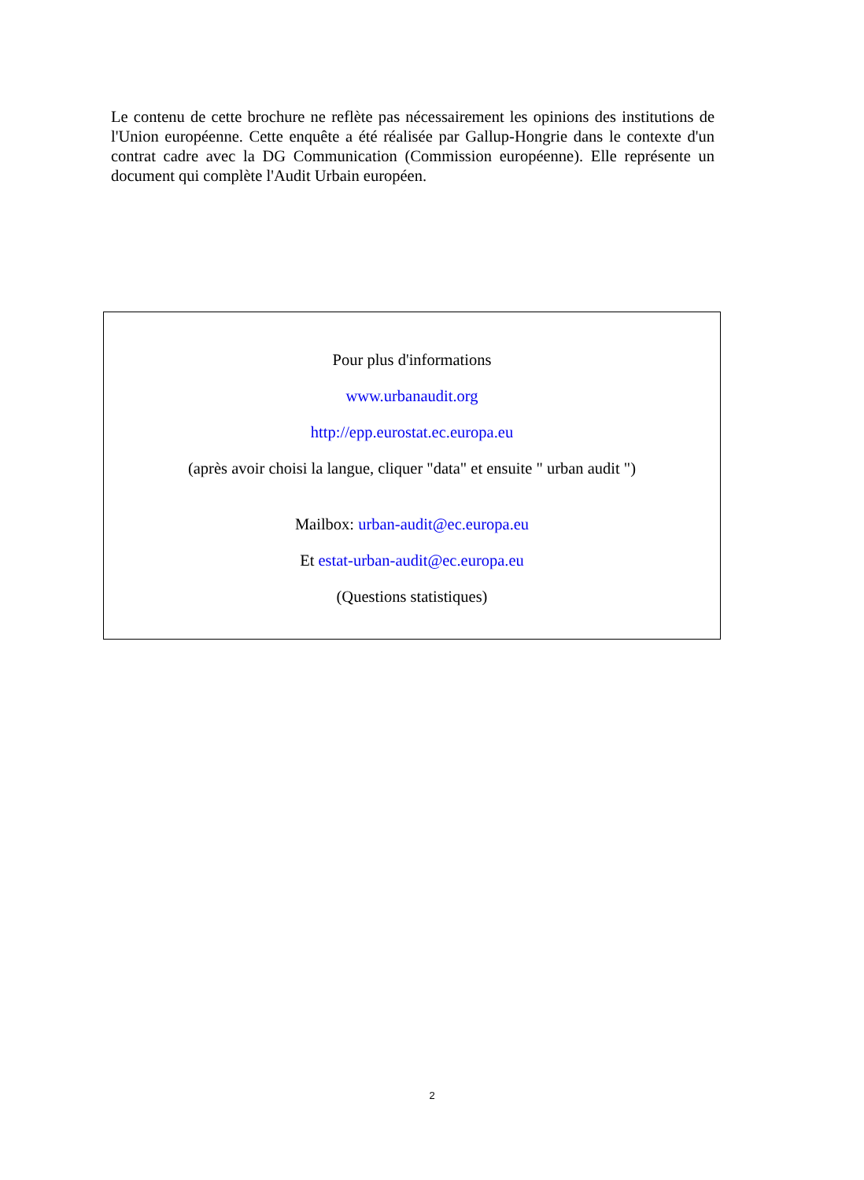Le contenu de cette brochure ne reflète pas nécessairement les opinions des institutions de l'Union européenne. Cette enquête a été réalisée par Gallup-Hongrie dans le contexte d'un contrat cadre avec la DG Communication (Commission européenne). Elle représente un document qui complète l'Audit Urbain européen.
Pour plus d'informations
www.urbanaudit.org
http://epp.eurostat.ec.europa.eu
(après avoir choisi la langue, cliquer "data" et ensuite " urban audit ")
Mailbox: urban-audit@ec.europa.eu
Et estat-urban-audit@ec.europa.eu
(Questions statistiques)
2